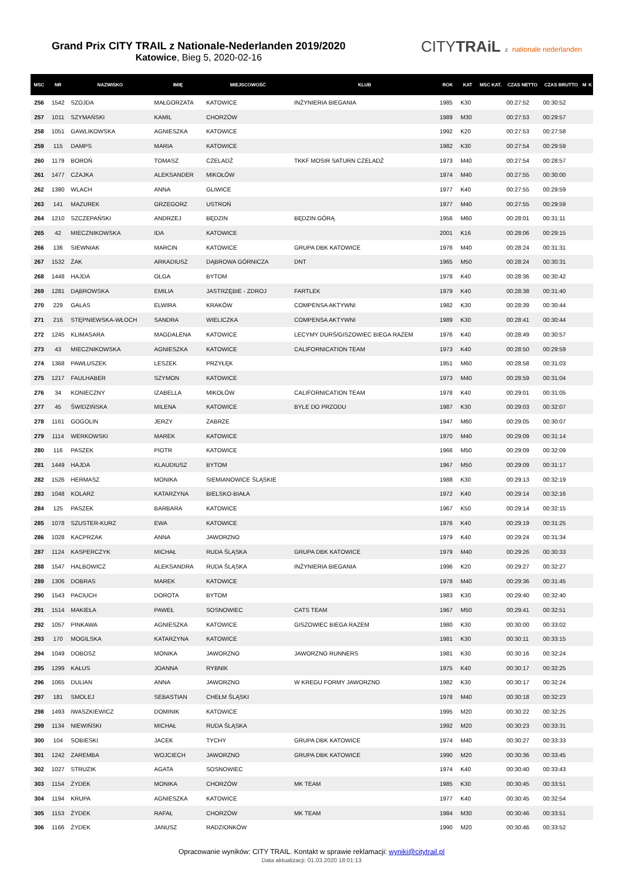Grand Prix CITY TRAIL z Nationale-Nederlanden 2019/2020
Katowice, Bieg 5, 2020-02-16
CITYTRAiL z nationale nederlanden
| MSC | NR | NAZWISKO | IMIĘ | MIEJSCOWOŚĆ | KLUB | ROK | KAT | MSC KAT. | CZAS NETTO | CZAS BRUTTO | M | K |
| --- | --- | --- | --- | --- | --- | --- | --- | --- | --- | --- | --- | --- |
| 256 | 1542 | SZOJDA | MAŁGORZATA | KATOWICE | INŻYNIERIA BIEGANIA | 1985 | K30 | | 00:27:52 | 00:30:52 | | |
| 257 | 1011 | SZYMAŃSKI | KAMIL | CHORZÓW | | 1989 | M30 | | 00:27:53 | 00:29:57 | | |
| 258 | 1051 | GAWLIKOWSKA | AGNIESZKA | KATOWICE | | 1992 | K20 | | 00:27:53 | 00:27:58 | | |
| 259 | 115 | DAMPS | MARIA | KATOWICE | | 1982 | K30 | | 00:27:54 | 00:29:59 | | |
| 260 | 1179 | BOROŃ | TOMASZ | CZELADŹ | TKKF MOSIR SATURN CZELADŹ | 1973 | M40 | | 00:27:54 | 00:28:57 | | |
| 261 | 1477 | CZAJKA | ALEKSANDER | MIKOŁÓW | | 1974 | M40 | | 00:27:55 | 00:30:00 | | |
| 262 | 1380 | WLACH | ANNA | GLIWICE | | 1977 | K40 | | 00:27:55 | 00:29:59 | | |
| 263 | 141 | MAZUREK | GRZEGORZ | USTROŃ | | 1977 | M40 | | 00:27:55 | 00:29:59 | | |
| 264 | 1210 | SZCZEPAŃSKI | ANDRZEJ | BĘDZIN | BĘDZIN GÓRĄ | 1956 | M60 | | 00:28:01 | 00:31:11 | | |
| 265 | 42 | MIECZNIKOWSKA | IDA | KATOWICE | | 2001 | K16 | | 00:28:06 | 00:29:15 | | |
| 266 | 136 | SIEWNIAK | MARCIN | KATOWICE | GRUPA DBK KATOWICE | 1976 | M40 | | 00:28:24 | 00:31:31 | | |
| 267 | 1532 | ŻAK | ARKADIUSZ | DĄBROWA GÓRNICZA | DNT | 1965 | M50 | | 00:28:24 | 00:30:31 | | |
| 268 | 1448 | HAJDA | OLGA | BYTOM | | 1978 | K40 | | 00:28:36 | 00:30:42 | | |
| 269 | 1281 | DĄBROWSKA | EMILIA | JASTRZĘBIE - ZDROJ | FARTLEK | 1979 | K40 | | 00:28:38 | 00:31:40 | | |
| 270 | 229 | GALAS | ELWIRA | KRAKÓW | COMPENSA AKTYWNI | 1982 | K30 | | 00:28:39 | 00:30:44 | | |
| 271 | 216 | STĘPNIEWSKA-WŁOCH | SANDRA | WIELICZKA | COMPENSA AKTYWNI | 1989 | K30 | | 00:28:41 | 00:30:44 | | |
| 272 | 1245 | KLIMASARA | MAGDALENA | KATOWICE | LECYMY DURŚ/GISZOWIEC BIEGA RAZEM | 1976 | K40 | | 00:28:49 | 00:30:57 | | |
| 273 | 43 | MIECZNIKOWSKA | AGNIESZKA | KATOWICE | CALIFORNICATION TEAM | 1973 | K40 | | 00:28:50 | 00:29:59 | | |
| 274 | 1368 | PAWŁUSZEK | LESZEK | PRZYŁĘK | | 1951 | M60 | | 00:28:58 | 00:31:03 | | |
| 275 | 1217 | FAULHABER | SZYMON | KATOWICE | | 1973 | M40 | | 00:28:59 | 00:31:04 | | |
| 276 | 34 | KONIECZNY | IZABELLA | MIKOŁÓW | CALIFORNICATION TEAM | 1978 | K40 | | 00:29:01 | 00:31:05 | | |
| 277 | 45 | ŚWIDZIŃSKA | MILENA | KATOWICE | BYLE DO PRZODU | 1987 | K30 | | 00:29:03 | 00:32:07 | | |
| 278 | 1161 | GOGOLIN | JERZY | ZABRZE | | 1947 | M60 | | 00:29:05 | 00:30:07 | | |
| 279 | 1114 | WERKOWSKI | MAREK | KATOWICE | | 1970 | M40 | | 00:29:09 | 00:31:14 | | |
| 280 | 116 | PASZEK | PIOTR | KATOWICE | | 1966 | M50 | | 00:29:09 | 00:32:09 | | |
| 281 | 1449 | HAJDA | KLAUDIUSZ | BYTOM | | 1967 | M50 | | 00:29:09 | 00:31:17 | | |
| 282 | 1526 | HERMASZ | MONIKA | SIEMIANOWICE ŚLĄSKIE | | 1988 | K30 | | 00:29:13 | 00:32:19 | | |
| 283 | 1048 | KOLARZ | KATARZYNA | BIELSKO-BIAŁA | | 1972 | K40 | | 00:29:14 | 00:32:16 | | |
| 284 | 125 | PASZEK | BARBARA | KATOWICE | | 1967 | K50 | | 00:29:14 | 00:32:15 | | |
| 285 | 1078 | SZUSTER-KURZ | EWA | KATOWICE | | 1976 | K40 | | 00:29:19 | 00:31:25 | | |
| 286 | 1028 | KACPRZAK | ANNA | JAWORZNO | | 1979 | K40 | | 00:29:24 | 00:31:34 | | |
| 287 | 1124 | KASPERCZYK | MICHAŁ | RUDA ŚLĄSKA | GRUPA DBK KATOWICE | 1979 | M40 | | 00:29:26 | 00:30:33 | | |
| 288 | 1547 | HALBOWICZ | ALEKSANDRA | RUDA ŚLĄSKA | INŻYNIERIA BIEGANIA | 1996 | K20 | | 00:29:27 | 00:32:27 | | |
| 289 | 1306 | DOBRAS | MAREK | KATOWICE | | 1978 | M40 | | 00:29:36 | 00:31:45 | | |
| 290 | 1543 | PACIUCH | DOROTA | BYTOM | | 1983 | K30 | | 00:29:40 | 00:32:40 | | |
| 291 | 1514 | MAKIEŁA | PAWEŁ | SOSNOWIEC | CATS TEAM | 1967 | M50 | | 00:29:41 | 00:32:51 | | |
| 292 | 1057 | PINKAWA | AGNIESZKA | KATOWICE | GISZOWIEC BIEGA RAZEM | 1980 | K30 | | 00:30:00 | 00:33:02 | | |
| 293 | 170 | MOGILSKA | KATARZYNA | KATOWICE | | 1981 | K30 | | 00:30:11 | 00:33:15 | | |
| 294 | 1049 | DOBOSZ | MONIKA | JAWORZNO | JAWORZNO RUNNERS | 1981 | K30 | | 00:30:16 | 00:32:24 | | |
| 295 | 1299 | KAŁUS | JOANNA | RYBNIK | | 1975 | K40 | | 00:30:17 | 00:32:25 | | |
| 296 | 1065 | DULIAN | ANNA | JAWORZNO | W KREGU FORMY JAWORZNO | 1982 | K30 | | 00:30:17 | 00:32:24 | | |
| 297 | 181 | SMOLEJ | SEBASTIAN | CHEŁM ŚLĄSKI | | 1978 | M40 | | 00:30:18 | 00:32:23 | | |
| 298 | 1493 | IWASZKIEWICZ | DOMINIK | KATOWICE | | 1995 | M20 | | 00:30:22 | 00:32:25 | | |
| 299 | 1134 | NIEWIŃSKI | MICHAŁ | RUDA ŚLĄSKA | | 1992 | M20 | | 00:30:23 | 00:33:31 | | |
| 300 | 104 | SOBIESKI | JACEK | TYCHY | GRUPA DBK KATOWICE | 1974 | M40 | | 00:30:27 | 00:33:33 | | |
| 301 | 1242 | ZAREMBA | WOJCIECH | JAWORZNO | GRUPA DBK KATOWICE | 1990 | M20 | | 00:30:36 | 00:33:45 | | |
| 302 | 1027 | STRUZIK | AGATA | SOSNOWIEC | | 1974 | K40 | | 00:30:40 | 00:33:43 | | |
| 303 | 1154 | ŻYDEK | MONIKA | CHORZÓW | MK TEAM | 1985 | K30 | | 00:30:45 | 00:33:51 | | |
| 304 | 1194 | KRUPA | AGNIESZKA | KATOWICE | | 1977 | K40 | | 00:30:45 | 00:32:54 | | |
| 305 | 1153 | ŻYDEK | RAFAŁ | CHORZÓW | MK TEAM | 1984 | M30 | | 00:30:46 | 00:33:51 | | |
| 306 | 1166 | ŻYDEK | JANUSZ | RADZIONKÓW | | 1990 | M20 | | 00:30:46 | 00:33:52 | | |
Opracowanie wyników: CITY TRAIL. Kontakt w sprawie reklamacji: wyniki@citytrail.pl
Data aktualizacji: 01.03.2020 18:01:13